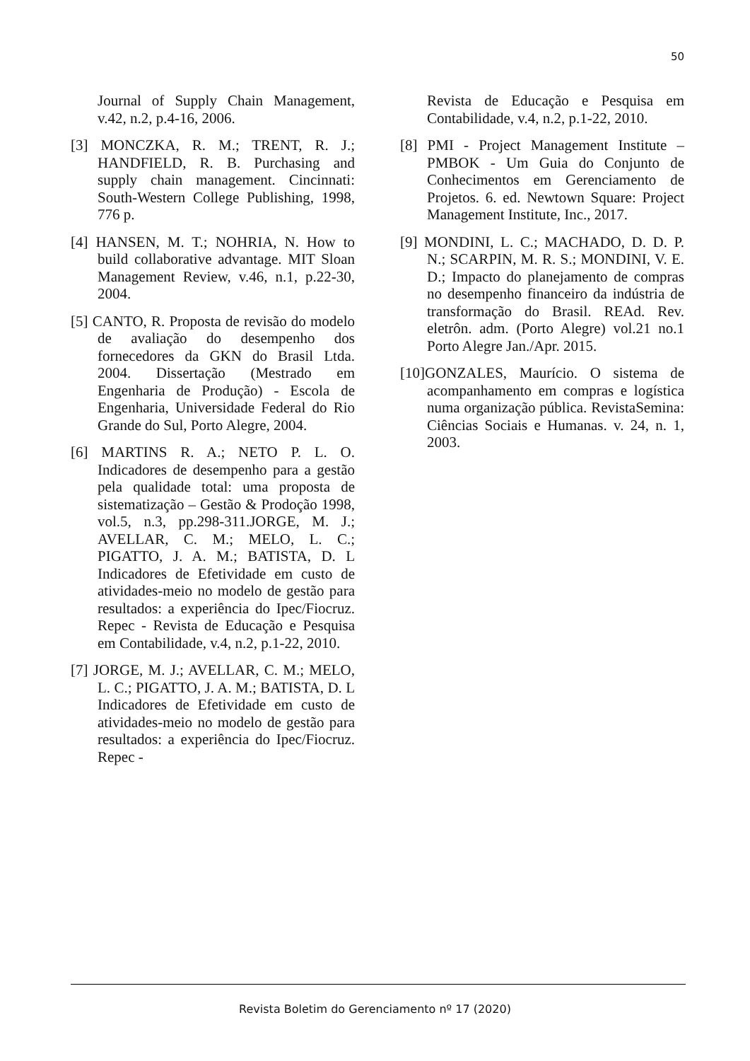50
Journal of Supply Chain Management, v.42, n.2, p.4-16, 2006.
[3] MONCZKA, R. M.; TRENT, R. J.; HANDFIELD, R. B. Purchasing and supply chain management. Cincinnati: South-Western College Publishing, 1998, 776 p.
[4] HANSEN, M. T.; NOHRIA, N. How to build collaborative advantage. MIT Sloan Management Review, v.46, n.1, p.22-30, 2004.
[5] CANTO, R. Proposta de revisão do modelo de avaliação do desempenho dos fornecedores da GKN do Brasil Ltda. 2004. Dissertação (Mestrado em Engenharia de Produção) - Escola de Engenharia, Universidade Federal do Rio Grande do Sul, Porto Alegre, 2004.
[6] MARTINS R. A.; NETO P. L. O. Indicadores de desempenho para a gestão pela qualidade total: uma proposta de sistematização – Gestão & Prodoção 1998, vol.5, n.3, pp.298-311.JORGE, M. J.; AVELLAR, C. M.; MELO, L. C.; PIGATTO, J. A. M.; BATISTA, D. L Indicadores de Efetividade em custo de atividades-meio no modelo de gestão para resultados: a experiência do Ipec/Fiocruz. Repec - Revista de Educação e Pesquisa em Contabilidade, v.4, n.2, p.1-22, 2010.
[7] JORGE, M. J.; AVELLAR, C. M.; MELO, L. C.; PIGATTO, J. A. M.; BATISTA, D. L Indicadores de Efetividade em custo de atividades-meio no modelo de gestão para resultados: a experiência do Ipec/Fiocruz. Repec -
Revista de Educação e Pesquisa em Contabilidade, v.4, n.2, p.1-22, 2010.
[8] PMI - Project Management Institute – PMBOK - Um Guia do Conjunto de Conhecimentos em Gerenciamento de Projetos. 6. ed. Newtown Square: Project Management Institute, Inc., 2017.
[9] MONDINI, L. C.; MACHADO, D. D. P. N.; SCARPIN, M. R. S.; MONDINI, V. E. D.; Impacto do planejamento de compras no desempenho financeiro da indústria de transformação do Brasil. REAd. Rev. eletrôn. adm. (Porto Alegre) vol.21 no.1 Porto Alegre Jan./Apr. 2015.
[10]GONZALES, Maurício. O sistema de acompanhamento em compras e logística numa organização pública. RevistaSemina: Ciências Sociais e Humanas. v. 24, n. 1, 2003.
Revista Boletim do Gerenciamento nº 17 (2020)